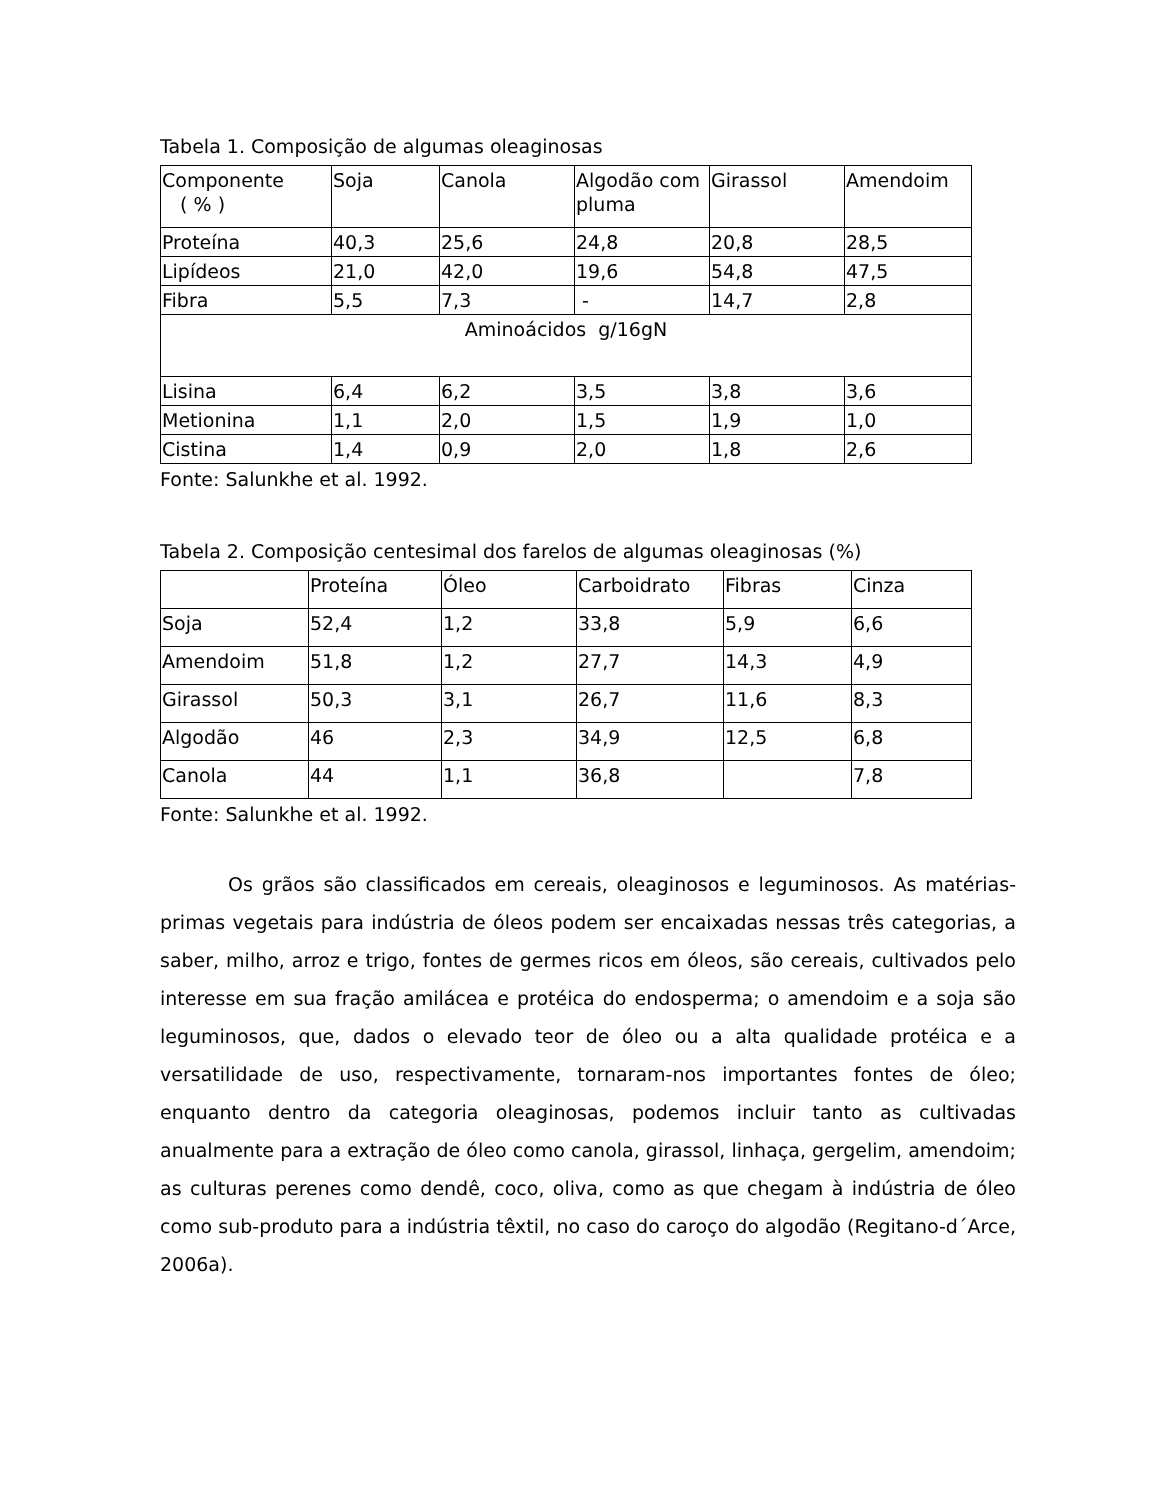Tabela 1. Composição de algumas oleaginosas
| Componente ( % ) | Soja | Canola | Algodão com pluma | Girassol | Amendoim |
| Proteína | 40,3 | 25,6 | 24,8 | 20,8 | 28,5 |
| Lipídeos | 21,0 | 42,0 | 19,6 | 54,8 | 47,5 |
| Fibra | 5,5 | 7,3 | - | 14,7 | 2,8 |
| Aminoácidos g/16gN | | | | | |
| Lisina | 6,4 | 6,2 | 3,5 | 3,8 | 3,6 |
| Metionina | 1,1 | 2,0 | 1,5 | 1,9 | 1,0 |
| Cistina | 1,4 | 0,9 | 2,0 | 1,8 | 2,6 |
Fonte: Salunkhe et al. 1992.
Tabela 2. Composição centesimal dos farelos de algumas oleaginosas (%)
| | Proteína | Óleo | Carboidrato | Fibras | Cinza |
| Soja | 52,4 | 1,2 | 33,8 | 5,9 | 6,6 |
| Amendoim | 51,8 | 1,2 | 27,7 | 14,3 | 4,9 |
| Girassol | 50,3 | 3,1 | 26,7 | 11,6 | 8,3 |
| Algodão | 46 | 2,3 | 34,9 | 12,5 | 6,8 |
| Canola | 44 | 1,1 | 36,8 | | 7,8 |
Fonte: Salunkhe et al. 1992.
Os grãos são classificados em cereais, oleaginosos e leguminosos. As matérias-primas vegetais para indústria de óleos podem ser encaixadas nessas três categorias, a saber, milho, arroz e trigo, fontes de germes ricos em óleos, são cereais, cultivados pelo interesse em sua fração amilácea e protéica do endosperma; o amendoim e a soja são leguminosos, que, dados o elevado teor de óleo ou a alta qualidade protéica e a versatilidade de uso, respectivamente, tornaram-nos importantes fontes de óleo; enquanto dentro da categoria oleaginosas, podemos incluir tanto as cultivadas anualmente para a extração de óleo como canola, girassol, linhaça, gergelim, amendoim; as culturas perenes como dendê, coco, oliva, como as que chegam à indústria de óleo como sub-produto para a indústria têxtil, no caso do caroço do algodão (Regitano-d´Arce, 2006a).